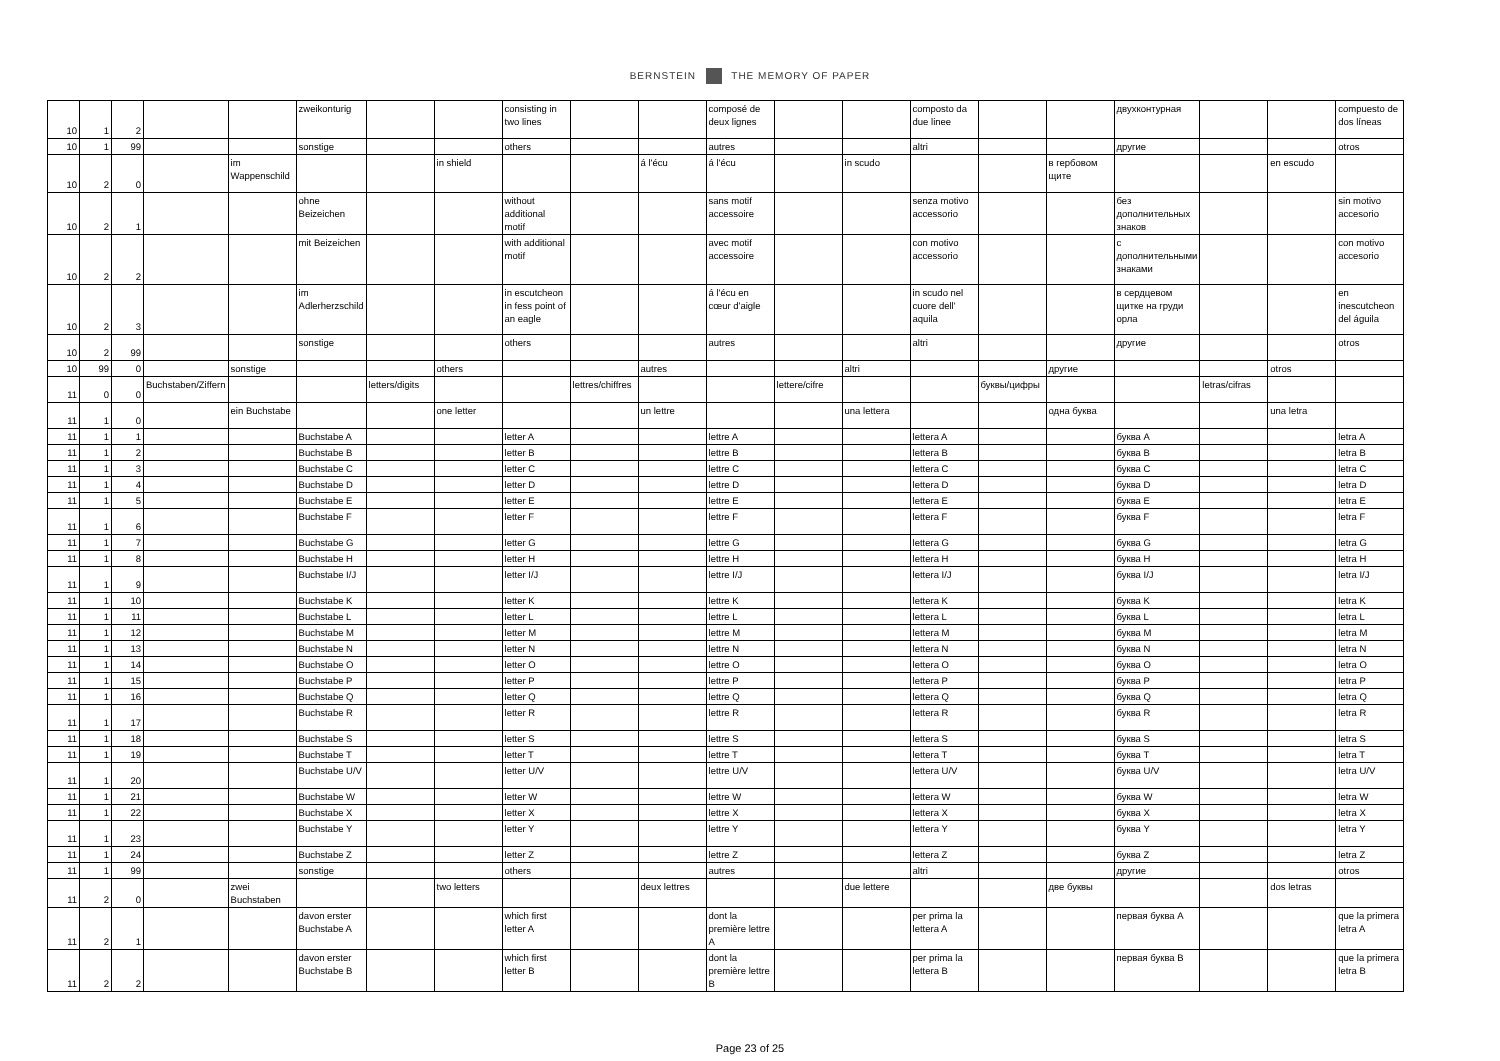BERNSTEIN THE MEMORY OF PAPER
| 10 | 1 | 2 | | | zweikonturig | | | consisting in two lines | | | composé de deux lignes | | | composto da due linee | | | двухконтурная | | | compuesto de dos líneas |
| 10 | 1 | 99 | | | sonstige | | | others | | | autres | | | altri | | | другие | | | otros |
| 10 | 2 | 0 | | im Wappenschild | | | in shield | | | á l'écu | á l'écu | | in scudo | | | в гербовом щите | | | en escudo | |
| 10 | 2 | 1 | | | ohne Beizeichen | | | without additional motif | | | sans motif accessoire | | | senza motivo accessorio | | | без дополнительных знаков | | | sin motivo accesorio |
| 10 | 2 | 2 | | | mit Beizeichen | | | with additional motif | | | avec motif accessoire | | | con motivo accessorio | | | с дополнительными знаками | | | con motivo accesorio |
| 10 | 2 | 3 | | | im Adlerherzschild | | | in escutcheon in fess point of an eagle | | | á l'écu en cœur d'aigle | | | in scudo nel cuore dell' aquila | | | в сердцевом щитке на груди орла | | | en inescutcheon del águila |
| 10 | 2 | 99 | | | sonstige | | | others | | | autres | | | altri | | | другие | | | otros |
| 10 | 99 | 0 | | sonstige | | | others | | | autres | | | altri | | | другие | | | otros | |
| 11 | 0 | 0 | Buchstaben/Ziffern | | | letters/digits | | | lettres/chiffres | | | lettere/cifre | | | буквы/цифры | | | letras/cifras | | |
| 11 | 1 | 0 | | ein Buchstabe | | | one letter | | | un lettre | | | una lettera | | | одна буква | | | una letra | |
| 11 | 1 | 1 | | | Buchstabe A | | | letter A | | | lettre A | | | lettera A | | | буква A | | | letra A |
| 11 | 1 | 2 | | | Buchstabe B | | | letter B | | | lettre B | | | lettera B | | | буква B | | | letra B |
| 11 | 1 | 3 | | | Buchstabe C | | | letter C | | | lettre C | | | lettera C | | | буква C | | | letra C |
| 11 | 1 | 4 | | | Buchstabe D | | | letter D | | | lettre D | | | lettera D | | | буква D | | | letra D |
| 11 | 1 | 5 | | | Buchstabe E | | | letter E | | | lettre E | | | lettera E | | | буква E | | | letra E |
| 11 | 1 | 6 | | | Buchstabe F | | | letter F | | | lettre F | | | lettera F | | | буква F | | | letra F |
| 11 | 1 | 7 | | | Buchstabe G | | | letter G | | | lettre G | | | lettera G | | | буква G | | | letra G |
| 11 | 1 | 8 | | | Buchstabe H | | | letter H | | | lettre H | | | lettera H | | | буква H | | | letra H |
| 11 | 1 | 9 | | | Buchstabe I/J | | | letter I/J | | | lettre I/J | | | lettera I/J | | | буква I/J | | | letra I/J |
| 11 | 1 | 10 | | | Buchstabe K | | | letter K | | | lettre K | | | lettera K | | | буква K | | | letra K |
| 11 | 1 | 11 | | | Buchstabe L | | | letter L | | | lettre L | | | lettera L | | | буква L | | | letra L |
| 11 | 1 | 12 | | | Buchstabe M | | | letter M | | | lettre M | | | lettera M | | | буква M | | | letra M |
| 11 | 1 | 13 | | | Buchstabe N | | | letter N | | | lettre N | | | lettera N | | | буква N | | | letra N |
| 11 | 1 | 14 | | | Buchstabe O | | | letter O | | | lettre O | | | lettera O | | | буква O | | | letra O |
| 11 | 1 | 15 | | | Buchstabe P | | | letter P | | | lettre P | | | lettera P | | | буква P | | | letra P |
| 11 | 1 | 16 | | | Buchstabe Q | | | letter Q | | | lettre Q | | | lettera Q | | | буква Q | | | letra Q |
| 11 | 1 | 17 | | | Buchstabe R | | | letter R | | | lettre R | | | lettera R | | | буква R | | | letra R |
| 11 | 1 | 18 | | | Buchstabe S | | | letter S | | | lettre S | | | lettera S | | | буква S | | | letra S |
| 11 | 1 | 19 | | | Buchstabe T | | | letter T | | | lettre T | | | lettera T | | | буква T | | | letra T |
| 11 | 1 | 20 | | | Buchstabe U/V | | | letter U/V | | | lettre U/V | | | lettera U/V | | | буква U/V | | | letra U/V |
| 11 | 1 | 21 | | | Buchstabe W | | | letter W | | | lettre W | | | lettera W | | | буква W | | | letra W |
| 11 | 1 | 22 | | | Buchstabe X | | | letter X | | | lettre X | | | lettera X | | | буква X | | | letra X |
| 11 | 1 | 23 | | | Buchstabe Y | | | letter Y | | | lettre Y | | | lettera Y | | | буква Y | | | letra Y |
| 11 | 1 | 24 | | | Buchstabe Z | | | letter Z | | | lettre Z | | | lettera Z | | | буква Z | | | letra Z |
| 11 | 1 | 99 | | | sonstige | | | others | | | autres | | | altri | | | другие | | | otros |
| 11 | 2 | 0 | | zwei Buchstaben | | | two letters | | | deux lettres | | | due lettere | | | две буквы | | | dos letras | |
| 11 | 2 | 1 | | | davon erster Buchstabe A | | | which first letter A | | | dont la première lettre A | | | per prima la lettera A | | | первая буква A | | | que la primera letra A |
| 11 | 2 | 2 | | | davon erster Buchstabe B | | | which first letter B | | | dont la première lettre B | | | per prima la lettera B | | | первая буква B | | | que la primera letra B |
Page 23 of 25